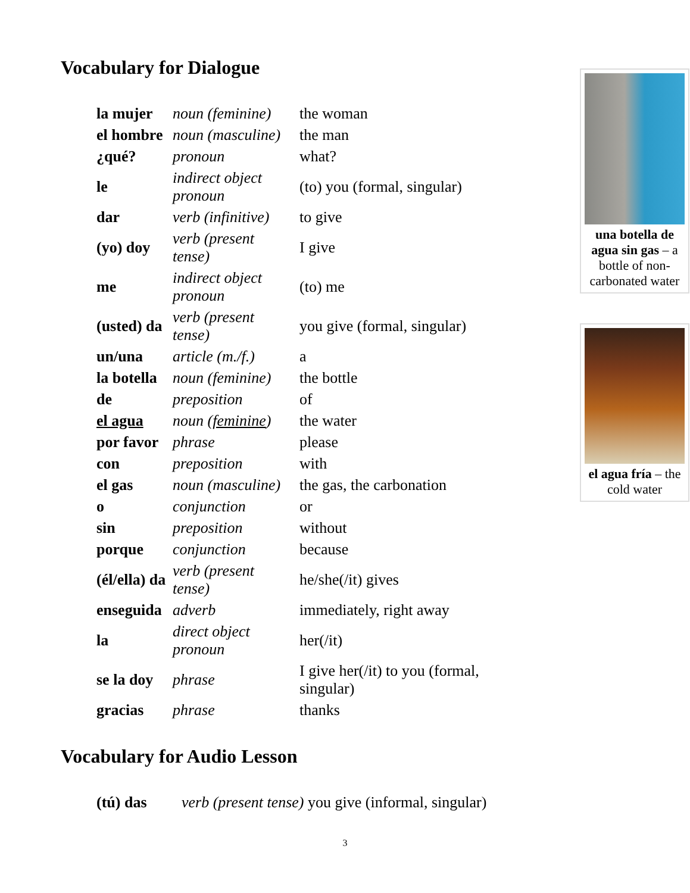Vocabulary for Dialogue
| la mujer | noun (feminine) | the woman |
| el hombre | noun (masculine) | the man |
| ¿qué? | pronoun | what? |
| le | indirect object pronoun | (to) you (formal, singular) |
| dar | verb (infinitive) | to give |
| (yo) doy | verb (present tense) | I give |
| me | indirect object pronoun | (to) me |
| (usted) da | verb (present tense) | you give (formal, singular) |
| un/una | article (m./f.) | a |
| la botella | noun (feminine) | the bottle |
| de | preposition | of |
| el agua | noun ( feminine ) | the water |
| por favor | phrase | please |
| con | preposition | with |
| el gas | noun (masculine) | the gas, the carbonation |
| o | conjunction | or |
| sin | preposition | without |
| porque | conjunction | because |
| (él/ella) da | verb (present tense) | he/she(/it) gives |
| enseguida | adverb | immediately, right away |
| la | direct object pronoun | her(/it) |
| se la doy | phrase | I give her(/it) to you (formal, singular) |
| gracias | phrase | thanks |
Vocabulary for Audio Lesson
| (tú) das | verb (present tense) you give (informal, singular) |
una botella de agua sin gas – a bottle of non-carbonated water
el agua fría – the cold water
3